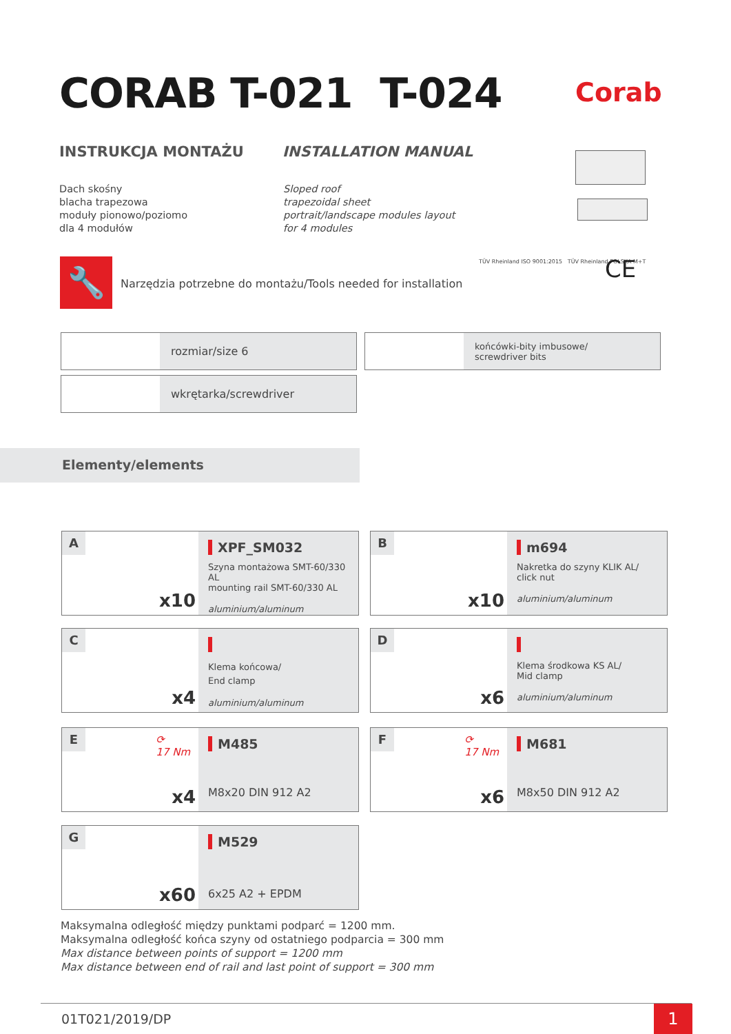CORAB T-021 T-024
Corab
INSTRUKCJA MONTAŻU INSTALLATION MANUAL
Dach skośny
blacha trapezowa
moduły pionowo/poziomo
dla 4 modułów
Sloped roof
trapezoidal sheet
portrait/landscape modules layout
for 4 modules
🔧
Narzędzia potrzebne do montażu/Tools needed for installation
TÜV Rheinland ISO 9001:2015 TÜV Rheinland POLSKA M+T
CE
rozmiar/size 6
końcówki-bity imbusowe/
screwdriver bits
wkrętarka/screwdriver
Elementy/elements
A
x10
XPF_SM032
Szyna montażowa SMT-60/330 AL
mounting rail SMT-60/330 AL
aluminium/aluminum
B
x10
m694
Nakretka do szyny KLIK AL/
click nut
aluminium/aluminum
C
x4
Klema końcowa/
End clamp
aluminium/aluminum
D
x6
Klema środkowa KS AL/
Mid clamp
aluminium/aluminum
E
⟳
17 Nm
x4
M485
M8x20 DIN 912 A2
F
⟳
17 Nm
x6
M681
M8x50 DIN 912 A2
G
x60
M529
6x25 A2 + EPDM
Maksymalna odległość między punktami podparć = 1200 mm.
Maksymalna odległość końca szyny od ostatniego podparcia = 300 mm
Max distance between points of support = 1200 mm
Max distance between end of rail and last point of support = 300 mm
01T021/2019/DP 1